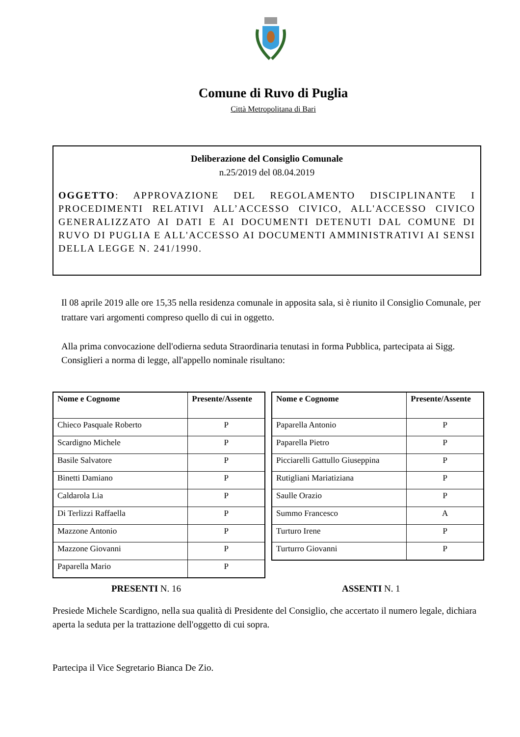Comune di Ruvo di Puglia
Città Metropolitana di Bari
Deliberazione del Consiglio Comunale
n.25/2019 del 08.04.2019
OGGETTO: APPROVAZIONE DEL REGOLAMENTO DISCIPLINANTE I PROCEDIMENTI RELATIVI ALL’ACCESSO CIVICO, ALL'ACCESSO CIVICO GENERALIZZATO AI DATI E AI DOCUMENTI DETENUTI DAL COMUNE DI RUVO DI PUGLIA E ALL'ACCESSO AI DOCUMENTI AMMINISTRATIVI AI SENSI DELLA LEGGE N. 241/1990.
Il 08 aprile 2019 alle ore 15,35 nella residenza comunale in apposita sala, si è riunito il Consiglio Comunale, per trattare vari argomenti compreso quello di cui in oggetto.
Alla prima convocazione dell'odierna seduta Straordinaria tenutasi in forma Pubblica, partecipata ai Sigg. Consiglieri a norma di legge, all'appello nominale risultano:
| Nome e Cognome | Presente/Assente |
| --- | --- |
| Chieco Pasquale Roberto | P |
| Scardigno Michele | P |
| Basile Salvatore | P |
| Binetti Damiano | P |
| Caldarola Lia | P |
| Di Terlizzi Raffaella | P |
| Mazzone Antonio | P |
| Mazzone Giovanni | P |
| Paparella Mario | P |
| Nome e Cognome | Presente/Assente |
| --- | --- |
| Paparella Antonio | P |
| Paparella Pietro | P |
| Picciarelli Gattullo Giuseppina | P |
| Rutigliani Mariatiziana | P |
| Saulle Orazio | P |
| Summo Francesco | A |
| Turturo Irene | P |
| Turturro Giovanni | P |
PRESENTI N. 16 ASSENTI N. 1
Presiede Michele Scardigno, nella sua qualità di Presidente del Consiglio, che accertato il numero legale, dichiara aperta la seduta per la trattazione dell'oggetto di cui sopra.
Partecipa il Vice Segretario Bianca De Zio.